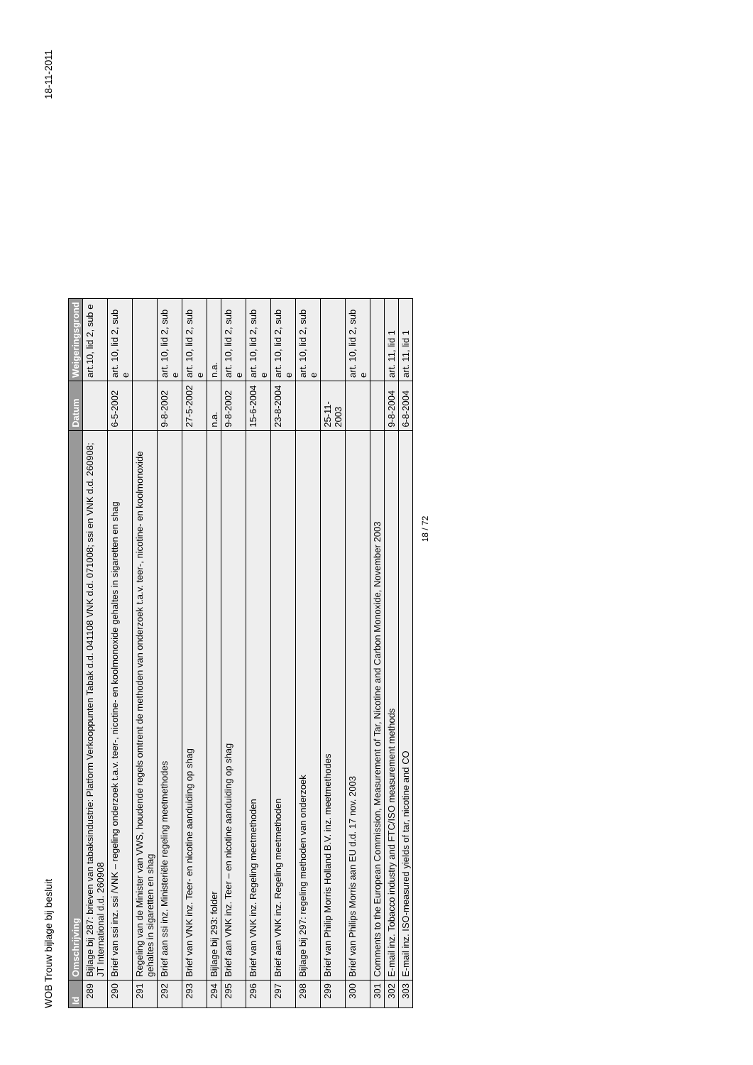WOB Trouw bijlage bij besluit 18-11-2011
| Id | Omschrijving | Datum | Weigeringsgrond |
| --- | --- | --- | --- |
| 289 | Bijlage bij 287: brieven van tabaksindustrie: Platform Verkooppunten Tabak d.d. 041108 VNK d.d. 071008; ssi en VNK d.d. 260908; JT International d.d. 260908 | | art.10, lid 2, sub e |
| 290 | Brief van ssi inz. ssi /VNK – regeling onderzoek t.a.v. teer-, nicotine- en koolmonoxide gehaltes in sigaretten en shag | 6-5-2002 | art. 10, lid 2, sub e |
| 291 | Regeling van de Minister van VWS, houdende regels omtrent de methoden van onderzoek t.a.v. teer-, nicotine- en koolmonoxide gehaltes in sigaretten en shag | | |
| 292 | Brief aan ssi inz. Ministeriële regeling meetmethodes | 9-8-2002 | art. 10, lid 2, sub e |
| 293 | Brief van VNK inz. Teer- en nicotine aanduiding op shag | 27-5-2002 | art. 10, lid 2, sub e |
| 294 | Bijlage bij 293: folder | n.a. | n.a. |
| 295 | Brief aan VNK inz. Teer – en nicotine aanduiding op shag | 9-8-2002 | art. 10, lid 2, sub e |
| 296 | Brief van VNK inz. Regeling meetmethoden | 15-6-2004 | art. 10, lid 2, sub e |
| 297 | Brief aan VNK inz. Regeling meetmethoden | 23-8-2004 | art. 10, lid 2, sub e |
| 298 | Bijlage bij 297: regeling methoden van onderzoek | | art. 10, lid 2, sub e |
| 299 | Brief van Philip Morris Holland B.V. inz. meetmethodes | 25-11-2003 | |
| 300 | Brief van Philips Morris aan EU d.d. 17 nov. 2003 | | art. 10, lid 2, sub e |
| 301 | Comments to the European Commission, Measurement of Tar, Nicotine and Carbon Monoxide, November 2003 | | |
| 302 | E-mail inz. Tobacco industry and FTC/ISO measurement methods | 9-8-2004 | art. 11, lid 1 |
| 303 | E-mail inz. ISO-measured yields of tar, nicotine and CO | 6-8-2004 | art. 11, lid 1 |
18 / 72